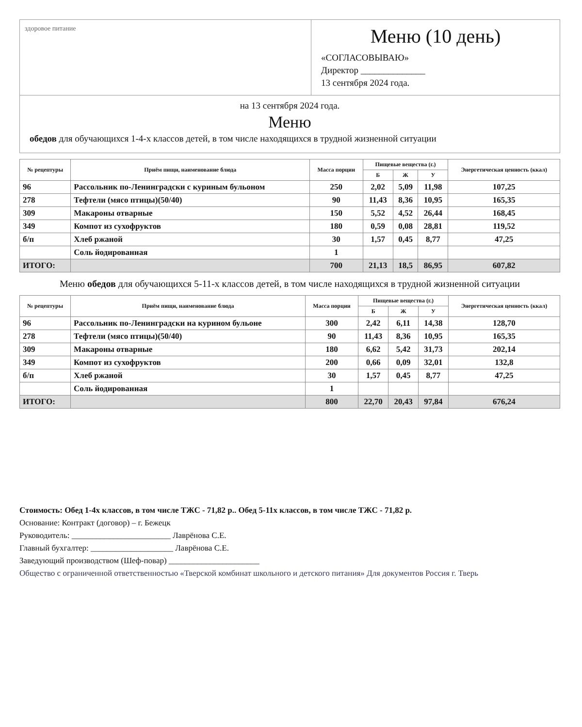здоровое питание
Меню (10 день)
«СОГЛАСОВЫВАЮ»
Директор ______________
13 сентября 2024 года.
на 13 сентября 2024 года.
Меню
обедов для обучающихся 1-4-х классов детей, в том числе находящихся в трудной жизненной ситуации
| № рецептуры | Приём пищи, наименование блюда | Масса порции | Пищевые вещества (г.) | | | Энергетическая ценность (ккал) |
| --- | --- | --- | --- | --- | --- | --- |
| | | | Б | Ж | У | |
| 96 | Рассольник по-Ленинградски с куриным бульоном | 250 | 2,02 | 5,09 | 11,98 | 107,25 |
| 278 | Тефтели (мясо птицы)(50/40) | 90 | 11,43 | 8,36 | 10,95 | 165,35 |
| 309 | Макароны отварные | 150 | 5,52 | 4,52 | 26,44 | 168,45 |
| 349 | Компот из сухофруктов | 180 | 0,59 | 0,08 | 28,81 | 119,52 |
| б/п | Хлеб ржаной | 30 | 1,57 | 0,45 | 8,77 | 47,25 |
| | Соль йодированная | 1 | | | | |
| ИТОГО: | | 700 | 21,13 | 18,5 | 86,95 | 607,82 |
Меню обедов для обучающихся 5-11-х классов детей, в том числе находящихся в трудной жизненной ситуации
| № рецептуры | Приём пищи, наименование блюда | Масса порции | Пищевые вещества (г.) | | | Энергетическая ценность (ккал) |
| --- | --- | --- | --- | --- | --- | --- |
| | | | Б | Ж | У | |
| 96 | Рассольник по-Ленинградски на курином бульоне | 300 | 2,42 | 6,11 | 14,38 | 128,70 |
| 278 | Тефтели (мясо птицы)(50/40) | 90 | 11,43 | 8,36 | 10,95 | 165,35 |
| 309 | Макароны отварные | 180 | 6,62 | 5,42 | 31,73 | 202,14 |
| 349 | Компот из сухофруктов | 200 | 0,66 | 0,09 | 32,01 | 132,8 |
| б/п | Хлеб ржаной | 30 | 1,57 | 0,45 | 8,77 | 47,25 |
| | Соль йодированная | 1 | | | | |
| ИТОГО: | | 800 | 22,70 | 20,43 | 97,84 | 676,24 |
Стоимость: Обед 1-4х классов, в том числе ТЖС - 71,82 р.. Обед 5-11х классов, в том числе ТЖС - 71,82 р.
Основание: Контракт (договор) – г. Бежецк
Руководитель: ________________________ Лаврёнова С.Е.
Главный бухгалтер: ____________________ Лаврёнова С.Е.
Заведующий производством (Шеф-повар) ______________________
Общество с ограниченной ответственностью «Тверской комбинат школьного и детского питания» Для документов Россия г. Тверь